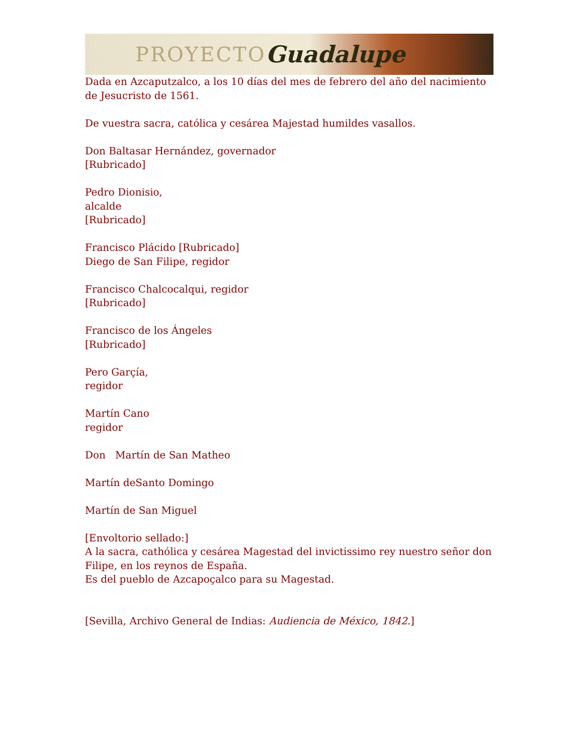PROYECTO Guadalupe
Dada en Azcaputzalco, a los 10 días del mes de febrero del año del nacimiento de Jesucristo de 1561.
De vuestra sacra, católica y cesárea Majestad humildes vasallos.
Don Baltasar Hernández, governador
[Rubricado]
Pedro Dionisio,
alcalde
[Rubricado]
Francisco Plácido [Rubricado]
Diego de San Filipe, regidor
Francisco Chalcocalqui, regidor
[Rubricado]
Francisco de los Ángeles
[Rubricado]
Pero Garçía,
regidor
Martín Cano
regidor
Don Martín de San Matheo
Martín deSanto Domingo
Martín de San Miguel
[Envoltorio sellado:]
A la sacra, cathólica y cesárea Magestad del invictissimo rey nuestro señor don Filipe, en los reynos de España.
Es del pueblo de Azcapoçalco para su Magestad.
[Sevilla, Archivo General de Indias: Audiencia de México, 1842.]